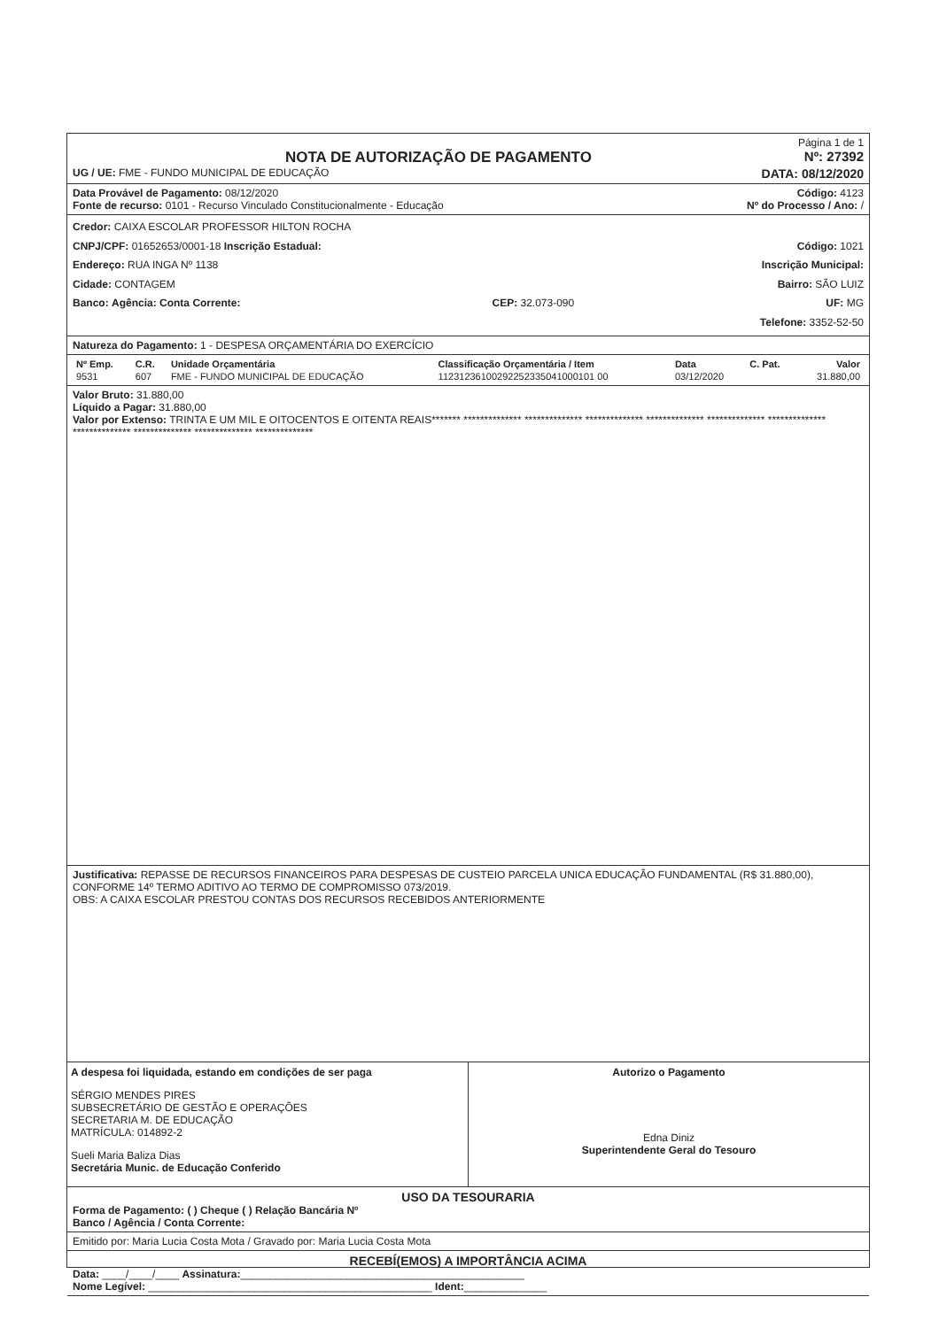Página 1 de 1
NOTA DE AUTORIZAÇÃO DE PAGAMENTO
Nº: 27392
UG / UE: FME - FUNDO MUNICIPAL DE EDUCAÇÃO DATA: 08/12/2020
Data Provável de Pagamento: 08/12/2020 Código: 4123
Fonte de recurso: 0101 - Recurso Vinculado Constitucionalmente - Educação Nº do Processo / Ano: /
Credor: CAIXA ESCOLAR PROFESSOR HILTON ROCHA
CNPJ/CPF: 01652653/0001-18 Inscrição Estadual: Código: 1021
Endereço: RUA INGA Nº 1138 Inscrição Municipal:
Cidade: CONTAGEM Bairro: SÃO LUIZ
Banco: Agência: Conta Corrente: CEP: 32.073-090 UF: MG
Telefone: 3352-52-50
Natureza do Pagamento: 1 - DESPESA ORÇAMENTÁRIA DO EXERCÍCIO
| Nº Emp. | C.R. | Unidade Orçamentária | Classificação Orçamentária / Item | Data | C. Pat. | Valor |
| --- | --- | --- | --- | --- | --- | --- |
| 9531 | 607 | FME - FUNDO MUNICIPAL DE EDUCAÇÃO | 11231236100292252335041000101 00 | 03/12/2020 | | 31.880,00 |
Valor Bruto: 31.880,00
Líquido a Pagar: 31.880,00
Valor por Extenso: TRINTA E UM MIL E OITOCENTOS E OITENTA REAIS******* ************** ************** ************** ************** ************** ************** ************** ************** ************** **************
Justificativa: REPASSE DE RECURSOS FINANCEIROS PARA DESPESAS DE CUSTEIO PARCELA UNICA EDUCAÇÃO FUNDAMENTAL (R$ 31.880,00), CONFORME 14º TERMO ADITIVO AO TERMO DE COMPROMISSO 073/2019.
OBS: A CAIXA ESCOLAR PRESTOU CONTAS DOS RECURSOS RECEBIDOS ANTERIORMENTE
A despesa foi liquidada, estando em condições de ser paga
SÉRGIO MENDES PIRES
SUBSECRETÁRIO DE GESTÃO E OPERAÇÕES
SECRETARIA M. DE EDUCAÇÃO
MATRÍCULA: 014892-2
Sueli Maria Baliza Dias
Secretária Munic. de Educação Conferido
Autorizo o Pagamento
Edna Diniz
Superintendente Geral do Tesouro
USO DA TESOURARIA
Forma de Pagamento: ( ) Cheque ( ) Relação Bancária Nº
Banco / Agência / Conta Corrente:
Emitido por: Maria Lucia Costa Mota / Gravado por: Maria Lucia Costa Mota
RECEBÍ(EMOS) A IMPORTÂNCIA ACIMA
Data: ____/____/____ Assinatura:________________________________________________
Nome Legível: ________________________________________________ Ident:______________